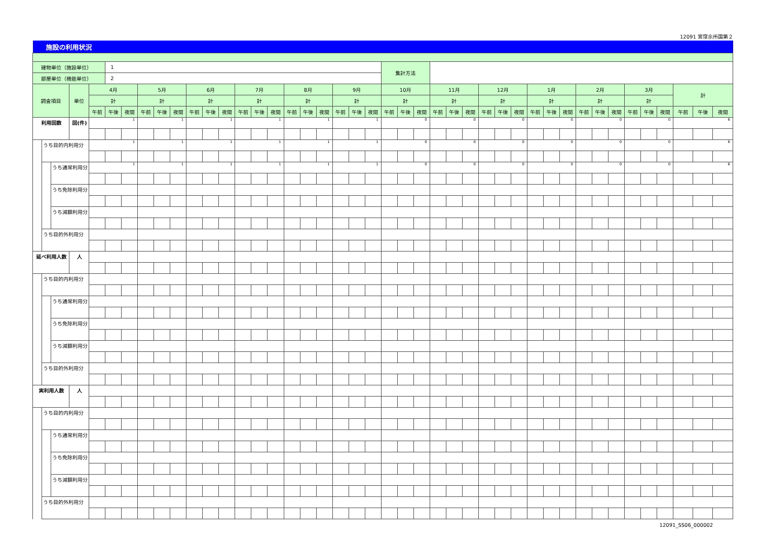12091 宮窪余所国第２
| 施設の利用状況 | | | | | | | | | | | | | | | | | | | | | | | | | | | | | | | | | | | | | | | | | | |
| 建物単位（施設単位） | | | | | 1 | | | | | | | | | | | | | | | | | 集計方法 | | | | | | | | | | | | | | | | | | | | |
| 部屋単位（機能単位） | | | | | 2 | | | | | | | | | | | | | | | | | | | | | | | | | | | | | | | | | | | | | |
| 調査項目 | | | 単位 | 4月 | | | 5月 | | | 6月 | | | 7月 | | | 8月 | | | 9月 | | | 10月 | | | 11月 | | | 12月 | | | 1月 | | | 2月 | | | 3月 | | | 計 | | |
| | | | | 計 | | | 計 | | | 計 | | | 計 | | | 計 | | | 計 | | | 計 | | | 計 | | | 計 | | | 計 | | | 計 | | | 計 | | | | | |
| | | | | 午前 | 午後 | 夜間 | 午前 | 午後 | 夜間 | 午前 | 午後 | 夜間 | 午前 | 午後 | 夜間 | 午前 | 午後 | 夜間 | 午前 | 午後 | 夜間 | 午前 | 午後 | 夜間 | 午前 | 午後 | 夜間 | 午前 | 午後 | 夜間 | 午前 | 午後 | 夜間 | 午前 | 午後 | 夜間 | 午前 | 午後 | 夜間 | 午前 | 午後 | 夜間 |
| 利用回数 | | | 回(件) | 1 | | | 1 | | | 1 | | | 1 | | | 1 | | | 1 | | | 0 | | | 0 | | | 0 | | | 0 | | | 0 | | | 0 | | | 6 | | |
| | うち目的内利用分 | | | 1 | | | 1 | | | 1 | | | 1 | | | 1 | | | 1 | | | 0 | | | 0 | | | 0 | | | 0 | | | 0 | | | 0 | | | 6 | | |
| | | うち通常利用分 | | 1 | | | 1 | | | 1 | | | 1 | | | 1 | | | 1 | | | 0 | | | 0 | | | 0 | | | 0 | | | 0 | | | 0 | | | 6 | | |
| | | うち免除利用分 | | | | | | | | | | | | | | | | | | | | | | | | | | | | | | | | | | | | | | | | |
| | | うち減額利用分 | | | | | | | | | | | | | | | | | | | | | | | | | | | | | | | | | | | | | | | | |
| | うち目的外利用分 | | | | | | | | | | | | | | | | | | | | | | | | | | | | | | | | | | | | | | | | | |
| 延べ利用人数 | | | 人 | | | | | | | | | | | | | | | | | | | | | | | | | | | | | | | | | | | | | | | |
| | うち目的内利用分 | | | | | | | | | | | | | | | | | | | | | | | | | | | | | | | | | | | | | | | | | |
| | | うち通常利用分 | | | | | | | | | | | | | | | | | | | | | | | | | | | | | | | | | | | | | | | | |
| | | うち免除利用分 | | | | | | | | | | | | | | | | | | | | | | | | | | | | | | | | | | | | | | | | |
| | | うち減額利用分 | | | | | | | | | | | | | | | | | | | | | | | | | | | | | | | | | | | | | | | | |
| | うち目的外利用分 | | | | | | | | | | | | | | | | | | | | | | | | | | | | | | | | | | | | | | | | | |
| 実利用人数 | | | 人 | | | | | | | | | | | | | | | | | | | | | | | | | | | | | | | | | | | | | | | |
| | うち目的内利用分 | | | | | | | | | | | | | | | | | | | | | | | | | | | | | | | | | | | | | | | | | |
| | | うち通常利用分 | | | | | | | | | | | | | | | | | | | | | | | | | | | | | | | | | | | | | | | | |
| | | うち免除利用分 | | | | | | | | | | | | | | | | | | | | | | | | | | | | | | | | | | | | | | | | |
| | | うち減額利用分 | | | | | | | | | | | | | | | | | | | | | | | | | | | | | | | | | | | | | | | | |
| | うち目的外利用分 | | | | | | | | | | | | | | | | | | | | | | | | | | | | | | | | | | | | | | | | | |
12091_SS06_000002